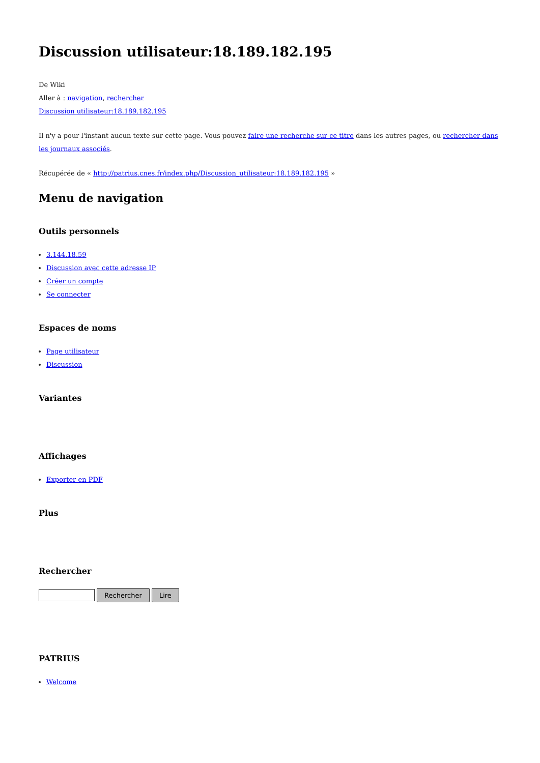Discussion utilisateur:18.189.182.195
De Wiki
Aller à : navigation, rechercher
Discussion utilisateur:18.189.182.195
Il n'y a pour l'instant aucun texte sur cette page. Vous pouvez faire une recherche sur ce titre dans les autres pages, ou rechercher dans les journaux associés.
Récupérée de « http://patrius.cnes.fr/index.php/Discussion_utilisateur:18.189.182.195 »
Menu de navigation
Outils personnels
3.144.18.59
Discussion avec cette adresse IP
Créer un compte
Se connecter
Espaces de noms
Page utilisateur
Discussion
Variantes
Affichages
Exporter en PDF
Plus
Rechercher
Rechercher Lire
PATRIUS
Welcome